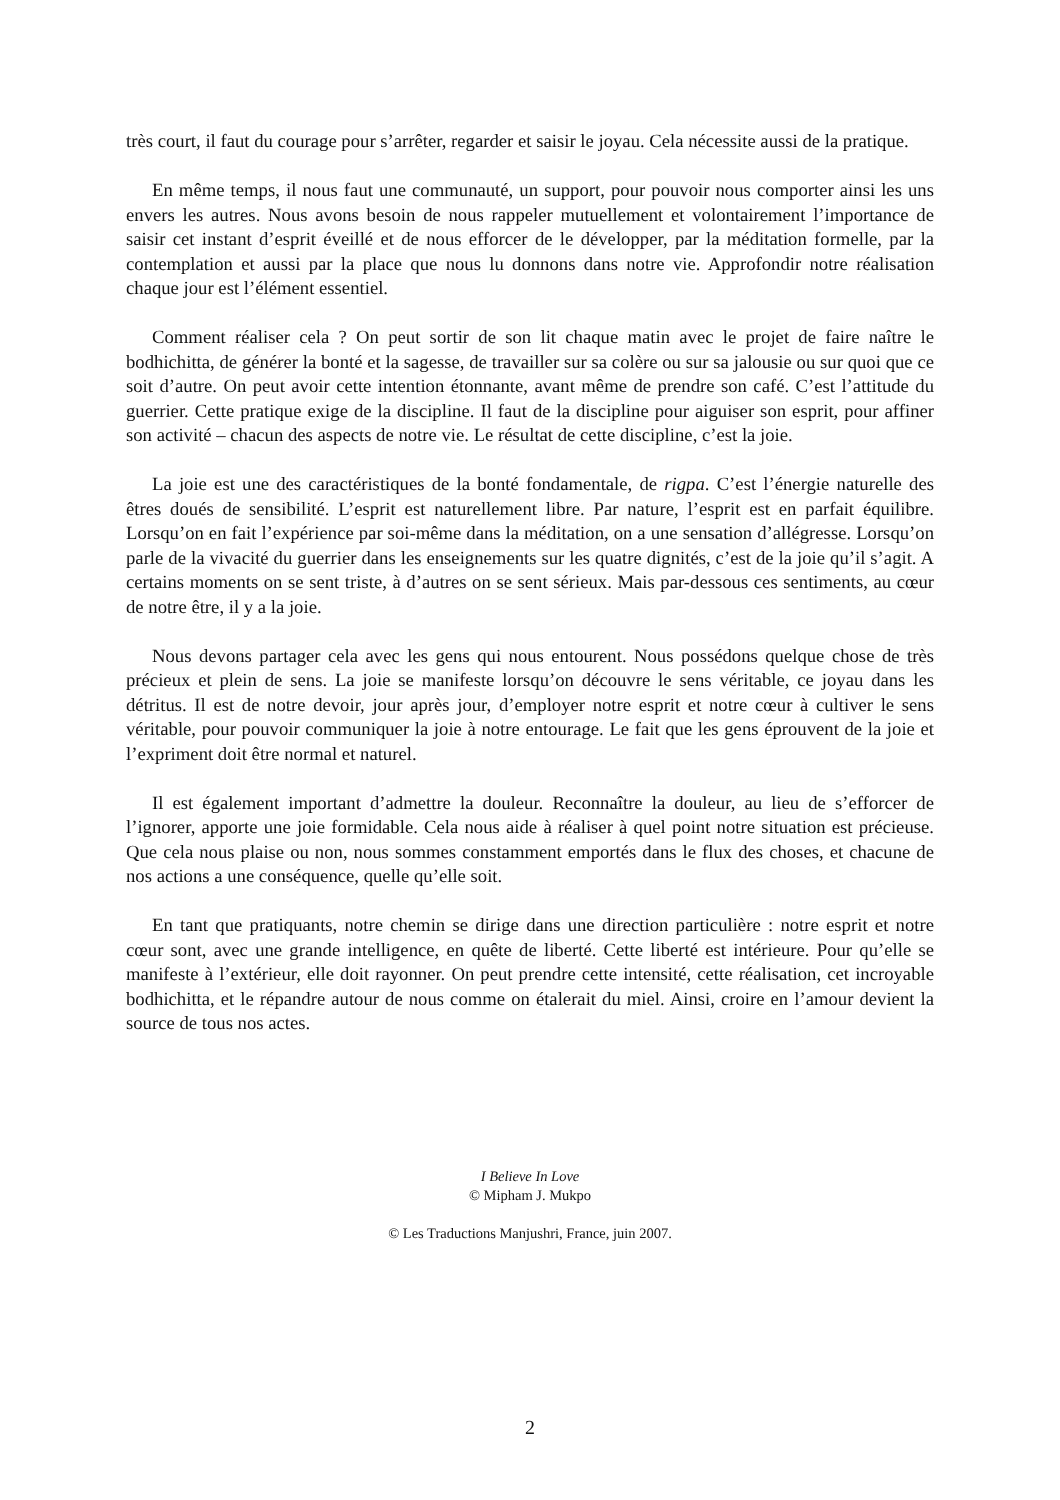très court, il faut du courage pour s’arrêter, regarder et saisir le joyau. Cela nécessite aussi de la pratique.
En même temps, il nous faut une communauté, un support, pour pouvoir nous comporter ainsi les uns envers les autres. Nous avons besoin de nous rappeler mutuellement et volontairement l’importance de saisir cet instant d’esprit éveillé et de nous efforcer de le développer, par la méditation formelle, par la contemplation et aussi par la place que nous lu donnons dans notre vie. Approfondir notre réalisation chaque jour est l’élément essentiel.
Comment réaliser cela ? On peut sortir de son lit chaque matin avec le projet de faire naître le bodhichitta, de générer la bonté et la sagesse, de travailler sur sa colère ou sur sa jalousie ou sur quoi que ce soit d’autre. On peut avoir cette intention étonnante, avant même de prendre son café. C’est l’attitude du guerrier. Cette pratique exige de la discipline. Il faut de la discipline pour aiguiser son esprit, pour affiner son activité – chacun des aspects de notre vie. Le résultat de cette discipline, c’est la joie.
La joie est une des caractéristiques de la bonté fondamentale, de rigpa. C’est l’énergie naturelle des êtres doués de sensibilité. L’esprit est naturellement libre. Par nature, l’esprit est en parfait équilibre. Lorsqu’on en fait l’expérience par soi-même dans la méditation, on a une sensation d’allégresse. Lorsqu’on parle de la vivacité du guerrier dans les enseignements sur les quatre dignités, c’est de la joie qu’il s’agit. A certains moments on se sent triste, à d’autres on se sent sérieux. Mais par-dessous ces sentiments, au cœur de notre être, il y a la joie.
Nous devons partager cela avec les gens qui nous entourent. Nous possédons quelque chose de très précieux et plein de sens. La joie se manifeste lorsqu’on découvre le sens véritable, ce joyau dans les détritus. Il est de notre devoir, jour après jour, d’employer notre esprit et notre cœur à cultiver le sens véritable, pour pouvoir communiquer la joie à notre entourage. Le fait que les gens éprouvent de la joie et l’expriment doit être normal et naturel.
Il est également important d’admettre la douleur. Reconnaître la douleur, au lieu de s’efforcer de l’ignorer, apporte une joie formidable. Cela nous aide à réaliser à quel point notre situation est précieuse. Que cela nous plaise ou non, nous sommes constamment emportés dans le flux des choses, et chacune de nos actions a une conséquence, quelle qu’elle soit.
En tant que pratiquants, notre chemin se dirige dans une direction particulière : notre esprit et notre cœur sont, avec une grande intelligence, en quête de liberté. Cette liberté est intérieure. Pour qu’elle se manifeste à l’extérieur, elle doit rayonner. On peut prendre cette intensité, cette réalisation, cet incroyable bodhichitta, et le répandre autour de nous comme on étalerait du miel. Ainsi, croire en l’amour devient la source de tous nos actes.
I Believe In Love
© Mipham J. Mukpo
© Les Traductions Manjushri, France, juin 2007.
2